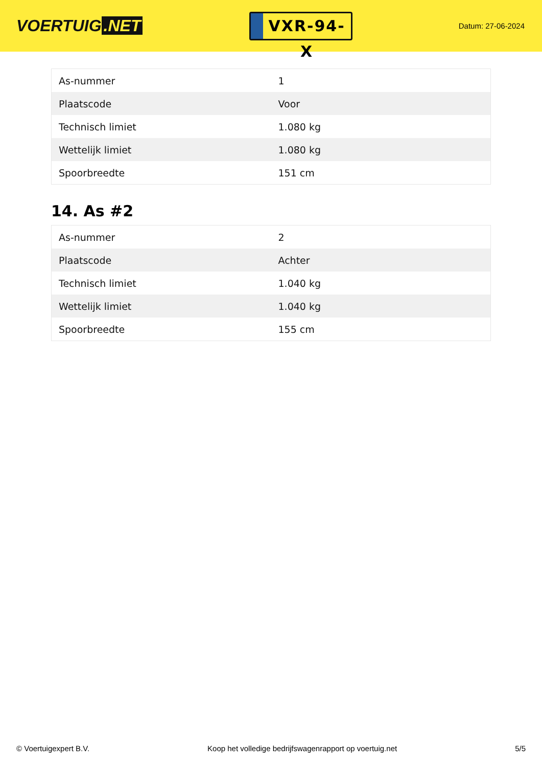VOERTUIG.NET
VXR-94-X
Datum: 27-06-2024
| As-nummer | 1 |
| Plaatscode | Voor |
| Technisch limiet | 1.080 kg |
| Wettelijk limiet | 1.080 kg |
| Spoorbreedte | 151 cm |
14. As #2
| As-nummer | 2 |
| Plaatscode | Achter |
| Technisch limiet | 1.040 kg |
| Wettelijk limiet | 1.040 kg |
| Spoorbreedte | 155 cm |
© Voertuigexpert B.V. Koop het volledige bedrijfswagenrapport op voertuig.net 5/5